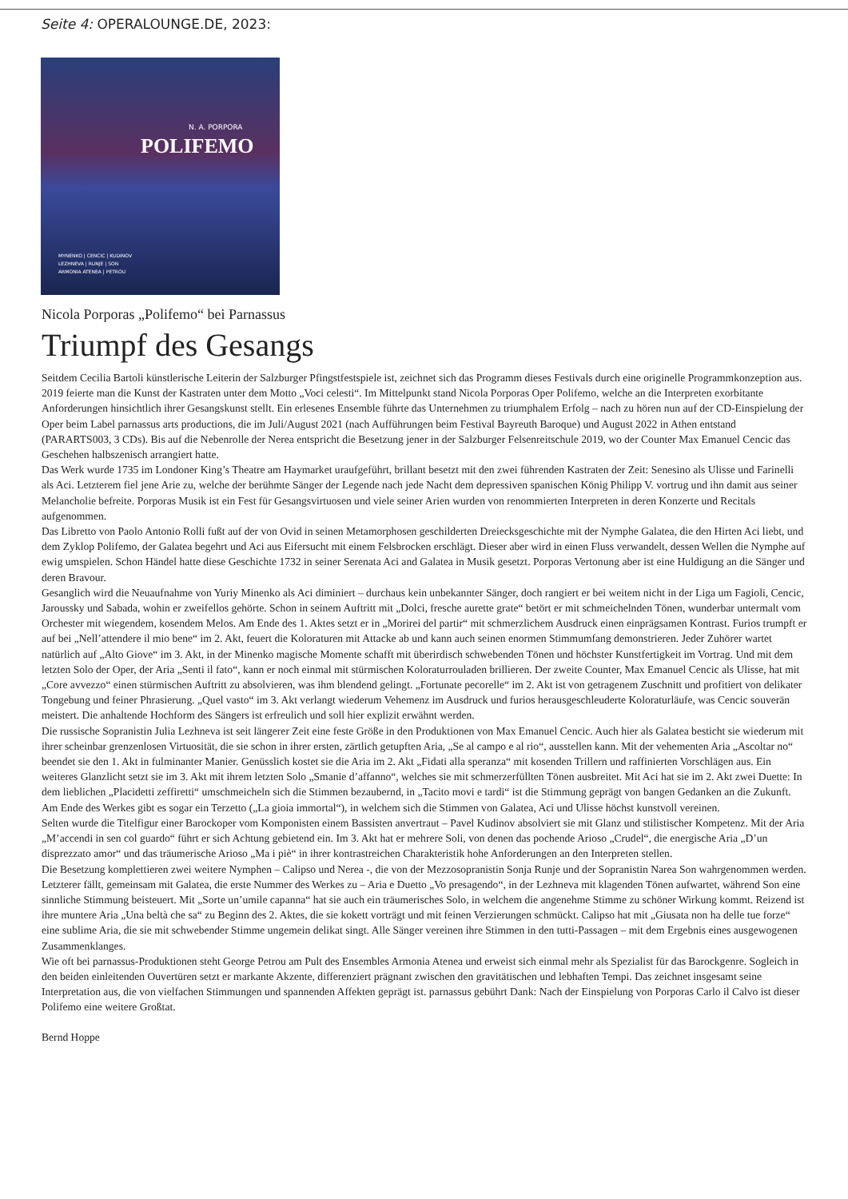Seite 4: OPERALOUNGE.DE, 2023:
N. A. PORPORA
POLIFEMO
MYNENKO | CENCIC | KUDINOV
LEZHNEVA | RUNJE | SON
ARMONIA ATENEA | PETROU
Nicola Porporas „Polifemo“ bei Parnassus
Triumpf des Gesangs
Seitdem Cecilia Bartoli künstlerische Leiterin der Salzburger Pfingstfestspiele ist, zeichnet sich das Programm dieses Festivals durch eine originelle Programmkonzeption aus. 2019 feierte man die Kunst der Kastraten unter dem Motto „Voci celesti“. Im Mittelpunkt stand Nicola Porporas Oper Polifemo, welche an die Interpreten exorbitante Anforderungen hinsichtlich ihrer Gesangskunst stellt. Ein erlesenes Ensemble führte das Unternehmen zu triumphalem Erfolg – nach zu hören nun auf der CD-Einspielung der Oper beim Label parnassus arts productions, die im Juli/August 2021 (nach Aufführungen beim Festival Bayreuth Baroque) und August 2022 in Athen entstand (PARARTS003, 3 CDs). Bis auf die Nebenrolle der Nerea entspricht die Besetzung jener in der Salzburger Felsenreitschule 2019, wo der Counter Max Emanuel Cencic das Geschehen halbszenisch arrangiert hatte.
Das Werk wurde 1735 im Londoner King’s Theatre am Haymarket uraufgeführt, brillant besetzt mit den zwei führenden Kastraten der Zeit: Senesino als Ulisse und Farinelli als Aci. Letzterem fiel jene Arie zu, welche der berühmte Sänger der Legende nach jede Nacht dem depressiven spanischen König Philipp V. vortrug und ihn damit aus seiner Melancholie befreite. Porporas Musik ist ein Fest für Gesangsvirtuosen und viele seiner Arien wurden von renommierten Interpreten in deren Konzerte und Recitals aufgenommen.
Das Libretto von Paolo Antonio Rolli fußt auf der von Ovid in seinen Metamorphosen geschilderten Dreiecksgeschichte mit der Nymphe Galatea, die den Hirten Aci liebt, und dem Zyklop Polifemo, der Galatea begehrt und Aci aus Eifersucht mit einem Felsbrocken erschlägt. Dieser aber wird in einen Fluss verwandelt, dessen Wellen die Nymphe auf ewig umspielen. Schon Händel hatte diese Geschichte 1732 in seiner Serenata Aci and Galatea in Musik gesetzt. Porporas Vertonung aber ist eine Huldigung an die Sänger und deren Bravour.
Gesanglich wird die Neuaufnahme von Yuriy Minenko als Aci diminiert – durchaus kein unbekannter Sänger, doch rangiert er bei weitem nicht in der Liga um Fagioli, Cencic, Jaroussky und Sabada, wohin er zweifellos gehörte. Schon in seinem Auftritt mit „Dolci, fresche aurette grate“ betört er mit schmeichelnden Tönen, wunderbar untermalt vom Orchester mit wiegendem, kosendem Melos. Am Ende des 1. Aktes setzt er in „Morirei del partir“ mit schmerzlichem Ausdruck einen einprägsamen Kontrast. Furios trumpft er auf bei „Nell’attendere il mio bene“ im 2. Akt, feuert die Koloraturen mit Attacke ab und kann auch seinen enormen Stimmumfang demonstrieren. Jeder Zuhörer wartet natürlich auf „Alto Giove“ im 3. Akt, in der Minenko magische Momente schafft mit überirdisch schwebenden Tönen und höchster Kunstfertigkeit im Vortrag. Und mit dem letzten Solo der Oper, der Aria „Senti il fato“, kann er noch einmal mit stürmischen Koloraturrouladen brillieren. Der zweite Counter, Max Emanuel Cencic als Ulisse, hat mit „Core avvezzo“ einen stürmischen Auftritt zu absolvieren, was ihm blendend gelingt. „Fortunate pecorelle“ im 2. Akt ist von getragenem Zuschnitt und profitiert von delikater Tongebung und feiner Phrasierung. „Quel vasto“ im 3. Akt verlangt wiederum Vehemenz im Ausdruck und furios herausgeschleuderte Koloraturläufe, was Cencic souverän meistert. Die anhaltende Hochform des Sängers ist erfreulich und soll hier explizit erwähnt werden.
Die russische Sopranistin Julia Lezhneva ist seit längerer Zeit eine feste Größe in den Produktionen von Max Emanuel Cencic. Auch hier als Galatea besticht sie wiederum mit ihrer scheinbar grenzenlosen Virtuosität, die sie schon in ihrer ersten, zärtlich getupften Aria, „Se al campo e al rio“, ausstellen kann. Mit der vehementen Aria „Ascoltar no“ beendet sie den 1. Akt in fulminanter Manier. Genüsslich kostet sie die Aria im 2. Akt „Fidati alla speranza“ mit kosenden Trillern und raffinierten Vorschlägen aus. Ein weiteres Glanzlicht setzt sie im 3. Akt mit ihrem letzten Solo „Smanie d’affanno“, welches sie mit schmerzerfüllten Tönen ausbreitet. Mit Aci hat sie im 2. Akt zwei Duette: In dem lieblichen „Placidetti zeffiretti“ umschmeicheln sich die Stimmen bezaubernd, in „Tacito movi e tardi“ ist die Stimmung geprägt von bangen Gedanken an die Zukunft. Am Ende des Werkes gibt es sogar ein Terzetto („La gioia immortal“), in welchem sich die Stimmen von Galatea, Aci und Ulisse höchst kunstvoll vereinen.
Selten wurde die Titelfigur einer Barockoper vom Komponisten einem Bassisten anvertraut – Pavel Kudinov absolviert sie mit Glanz und stilistischer Kompetenz. Mit der Aria „M’accendi in sen col guardo“ führt er sich Achtung gebietend ein. Im 3. Akt hat er mehrere Soli, von denen das pochende Arioso „Crudel“, die energische Aria „D’un disprezzato amor“ und das träumerische Arioso „Ma i piè“ in ihrer kontrastreichen Charakteristik hohe Anforderungen an den Interpreten stellen.
Die Besetzung komplettieren zwei weitere Nymphen – Calipso und Nerea -, die von der Mezzosopranistin Sonja Runje und der Sopranistin Narea Son wahrgenommen werden. Letzterer fällt, gemeinsam mit Galatea, die erste Nummer des Werkes zu – Aria e Duetto „Vo presagendo“, in der Lezhneva mit klagenden Tönen aufwartet, während Son eine sinnliche Stimmung beisteuert. Mit „Sorte un’umile capanna“ hat sie auch ein träumerisches Solo, in welchem die angenehme Stimme zu schöner Wirkung kommt. Reizend ist ihre muntere Aria „Una beltà che sa“ zu Beginn des 2. Aktes, die sie kokett vorträgt und mit feinen Verzierungen schmückt. Calipso hat mit „Giusata non ha delle tue forze“ eine sublime Aria, die sie mit schwebender Stimme ungemein delikat singt. Alle Sänger vereinen ihre Stimmen in den tutti-Passagen – mit dem Ergebnis eines ausgewogenen Zusammenklanges.
Wie oft bei parnassus-Produktionen steht George Petrou am Pult des Ensembles Armonia Atenea und erweist sich einmal mehr als Spezialist für das Barockgenre. Sogleich in den beiden einleitenden Ouvertüren setzt er markante Akzente, differenziert prägnant zwischen den gravitätischen und lebhaften Tempi. Das zeichnet insgesamt seine Interpretation aus, die von vielfachen Stimmungen und spannenden Affekten geprägt ist. parnassus gebührt Dank: Nach der Einspielung von Porporas Carlo il Calvo ist dieser Polifemo eine weitere Großtat.
Bernd Hoppe